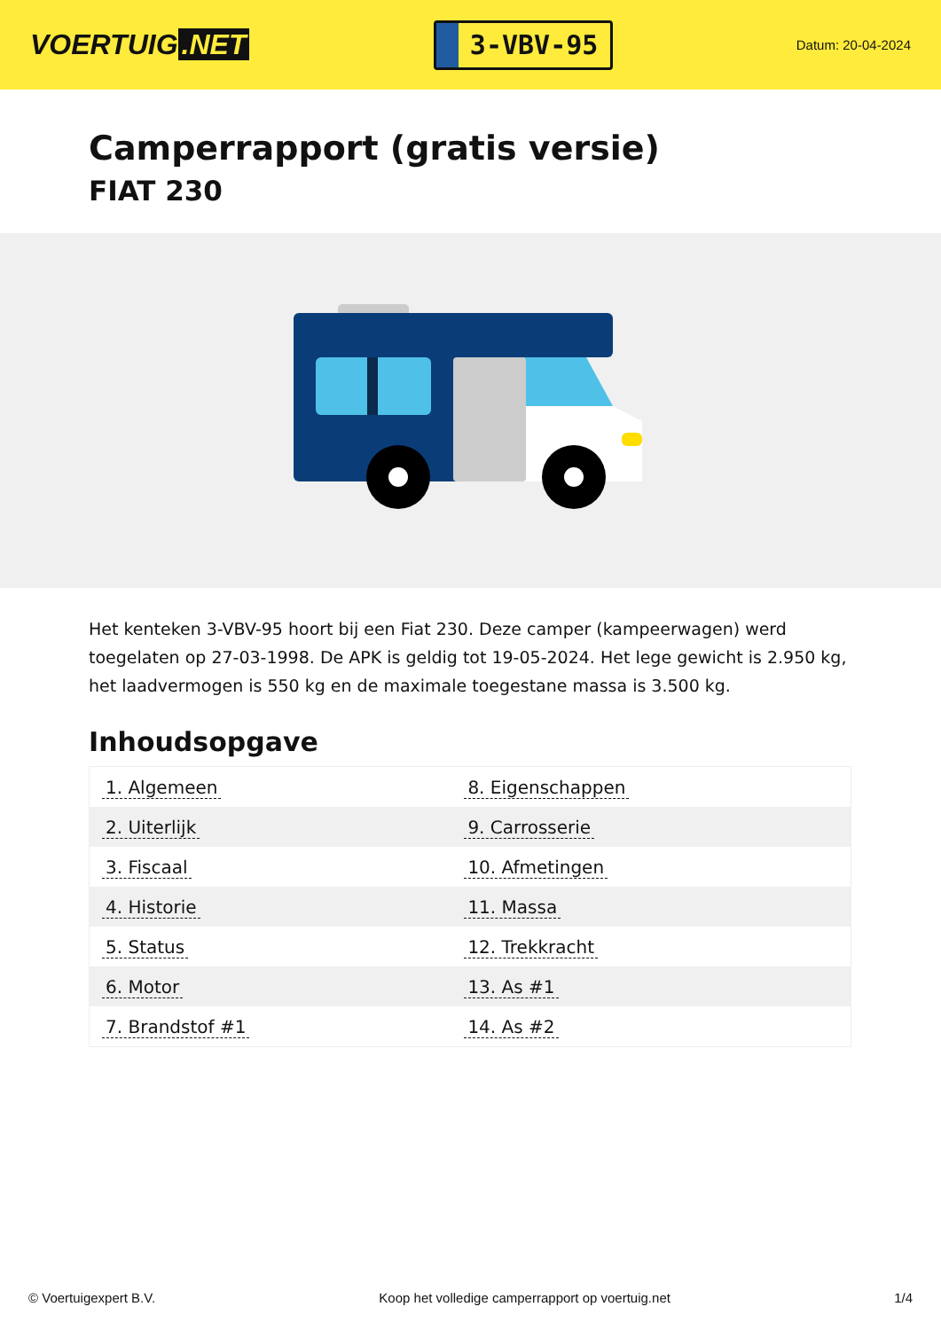VOERTUIG.NET
3-VBV-95
Datum: 20-04-2024
Camperrapport (gratis versie)
FIAT 230
Het kenteken 3-VBV-95 hoort bij een Fiat 230. Deze camper (kampeerwagen) werd toegelaten op 27-03-1998. De APK is geldig tot 19-05-2024. Het lege gewicht is 2.950 kg, het laadvermogen is 550 kg en de maximale toegestane massa is 3.500 kg.
Inhoudsopgave
| 1. Algemeen | 8. Eigenschappen |
| 2. Uiterlijk | 9. Carrosserie |
| 3. Fiscaal | 10. Afmetingen |
| 4. Historie | 11. Massa |
| 5. Status | 12. Trekkracht |
| 6. Motor | 13. As #1 |
| 7. Brandstof #1 | 14. As #2 |
© Voertuigexpert B.V. Koop het volledige camperrapport op voertuig.net 1/4